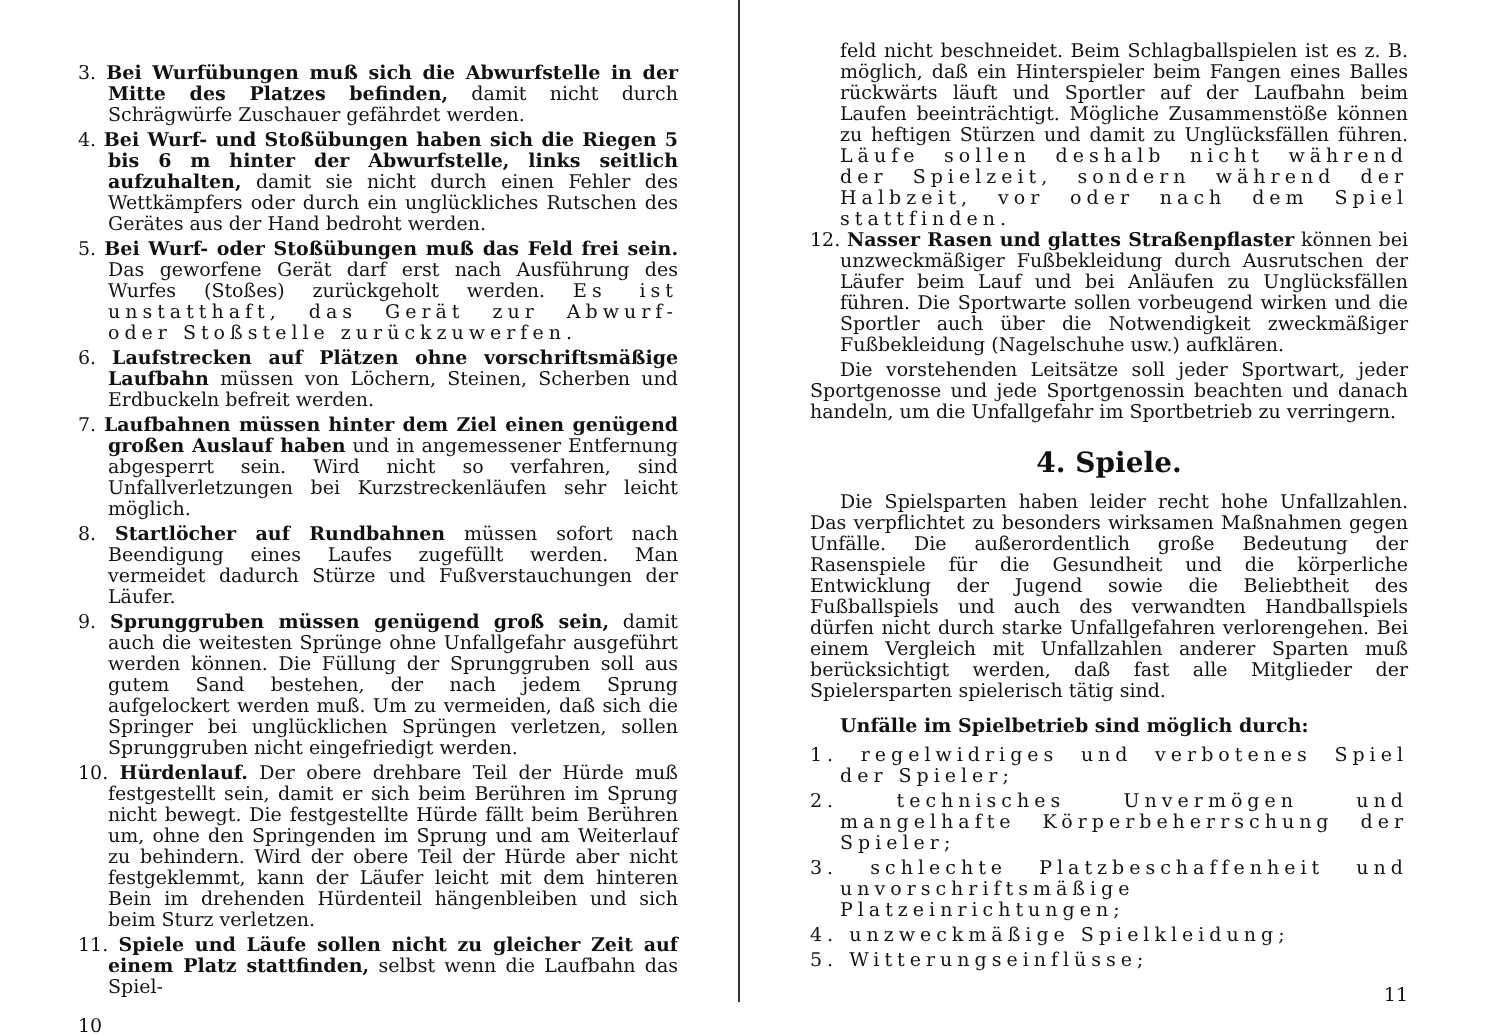3. Bei Wurfübungen muß sich die Abwurfstelle in der Mitte des Platzes befinden, damit nicht durch Schrägwürfe Zuschauer gefährdet werden.
4. Bei Wurf- und Stoßübungen haben sich die Riegen 5 bis 6 m hinter der Abwurfstelle, links seitlich aufzuhalten, damit sie nicht durch einen Fehler des Wettkämpfers oder durch ein unglückliches Rutschen des Gerätes aus der Hand bedroht werden.
5. Bei Wurf- oder Stoßübungen muß das Feld frei sein. Das geworfene Gerät darf erst nach Ausführung des Wurfes (Stoßes) zurückgeholt werden. Es ist unstatthaft, das Gerät zur Abwurf- oder Stoßstelle zurückzuwerfen.
6. Laufstrecken auf Plätzen ohne vorschriftsmäßige Laufbahn müssen von Löchern, Steinen, Scherben und Erdbuckeln befreit werden.
7. Laufbahnen müssen hinter dem Ziel einen genügend großen Auslauf haben und in angemessener Entfernung abgesperrt sein. Wird nicht so verfahren, sind Unfallverletzungen bei Kurzstreckenläufen sehr leicht möglich.
8. Startlöcher auf Rundbahnen müssen sofort nach Beendigung eines Laufes zugefüllt werden. Man vermeidet dadurch Stürze und Fußverstauchungen der Läufer.
9. Sprunggruben müssen genügend groß sein, damit auch die weitesten Sprünge ohne Unfallgefahr ausgeführt werden können. Die Füllung der Sprunggruben soll aus gutem Sand bestehen, der nach jedem Sprung aufgelockert werden muß. Um zu vermeiden, daß sich die Springer bei unglücklichen Sprüngen verletzen, sollen Sprunggruben nicht eingefriedigt werden.
10. Hürdenlauf. Der obere drehbare Teil der Hürde muß festgestellt sein, damit er sich beim Berühren im Sprung nicht bewegt. Die festgestellte Hürde fällt beim Berühren um, ohne den Springenden im Sprung und am Weiterlauf zu behindern. Wird der obere Teil der Hürde aber nicht festgeklemmt, kann der Läufer leicht mit dem hinteren Bein im drehenden Hürdenteil hängenbleiben und sich beim Sturz verletzen.
11. Spiele und Läufe sollen nicht zu gleicher Zeit auf einem Platz stattfinden, selbst wenn die Laufbahn das Spiel-
10
feld nicht beschneidet. Beim Schlagballspielen ist es z. B. möglich, daß ein Hinterspieler beim Fangen eines Balles rückwärts läuft und Sportler auf der Laufbahn beim Laufen beeinträchtigt. Mögliche Zusammenstöße können zu heftigen Stürzen und damit zu Unglücksfällen führen. Läufe sollen deshalb nicht während der Spielzeit, sondern während der Halbzeit, vor oder nach dem Spiel stattfinden.
12. Nasser Rasen und glattes Straßenpflaster können bei unzweckmäßiger Fußbekleidung durch Ausrutschen der Läufer beim Lauf und bei Anläufen zu Unglücksfällen führen. Die Sportwarte sollen vorbeugend wirken und die Sportler auch über die Notwendigkeit zweckmäßiger Fußbekleidung (Nagelschuhe usw.) aufklären.
Die vorstehenden Leitsätze soll jeder Sportwart, jeder Sportgenosse und jede Sportgenossin beachten und danach handeln, um die Unfallgefahr im Sportbetrieb zu verringern.
4. Spiele.
Die Spielsparten haben leider recht hohe Unfallzahlen. Das verpflichtet zu besonders wirksamen Maßnahmen gegen Unfälle. Die außerordentlich große Bedeutung der Rasenspiele für die Gesundheit und die körperliche Entwicklung der Jugend sowie die Beliebtheit des Fußballspiels und auch des verwandten Handballspiels dürfen nicht durch starke Unfallgefahren verlorengehen. Bei einem Vergleich mit Unfallzahlen anderer Sparten muß berücksichtigt werden, daß fast alle Mitglieder der Spielersparten spielerisch tätig sind.
Unfälle im Spielbetrieb sind möglich durch:
1. regelwidriges und verbotenes Spiel der Spieler;
2. technisches Unvermögen und mangelhafte Körperbeherrschung der Spieler;
3. schlechte Platzbeschaffenheit und unvorschriftsmäßige Platzeinrichtungen;
4. unzweckmäßige Spielkleidung;
5. Witterungseinflüsse;
11